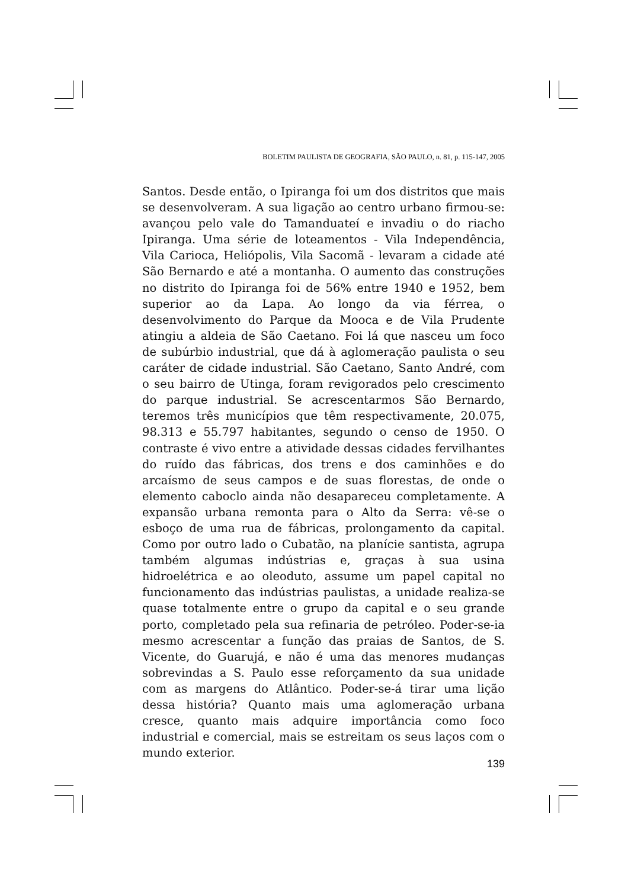BOLETIM PAULISTA DE GEOGRAFIA, SÃO PAULO, n. 81, p. 115-147, 2005
Santos. Desde então, o Ipiranga foi um dos distritos que mais se desenvolveram. A sua ligação ao centro urbano firmou-se: avançou pelo vale do Tamanduateí e invadiu o do riacho Ipiranga. Uma série de loteamentos - Vila Independência, Vila Carioca, Heliópolis, Vila Sacomã - levaram a cidade até São Bernardo e até a montanha. O aumento das construções no distrito do Ipiranga foi de 56% entre 1940 e 1952, bem superior ao da Lapa. Ao longo da via férrea, o desenvolvimento do Parque da Mooca e de Vila Prudente atingiu a aldeia de São Caetano. Foi lá que nasceu um foco de subúrbio industrial, que dá à aglomeração paulista o seu caráter de cidade industrial. São Caetano, Santo André, com o seu bairro de Utinga, foram revigorados pelo crescimento do parque industrial. Se acrescentarmos São Bernardo, teremos três municípios que têm respectivamente, 20.075, 98.313 e 55.797 habitantes, segundo o censo de 1950. O contraste é vivo entre a atividade dessas cidades fervilhantes do ruído das fábricas, dos trens e dos caminhões e do arcaísmo de seus campos e de suas florestas, de onde o elemento caboclo ainda não desapareceu completamente. A expansão urbana remonta para o Alto da Serra: vê-se o esboço de uma rua de fábricas, prolongamento da capital. Como por outro lado o Cubatão, na planície santista, agrupa também algumas indústrias e, graças à sua usina hidroelétrica e ao oleoduto, assume um papel capital no funcionamento das indústrias paulistas, a unidade realiza-se quase totalmente entre o grupo da capital e o seu grande porto, completado pela sua refinaria de petróleo. Poder-se-ia mesmo acrescentar a função das praias de Santos, de S. Vicente, do Guarujá, e não é uma das menores mudanças sobrevindas a S. Paulo esse reforçamento da sua unidade com as margens do Atlântico. Poder-se-á tirar uma lição dessa história? Quanto mais uma aglomeração urbana cresce, quanto mais adquire importância como foco industrial e comercial, mais se estreitam os seus laços com o mundo exterior.
139